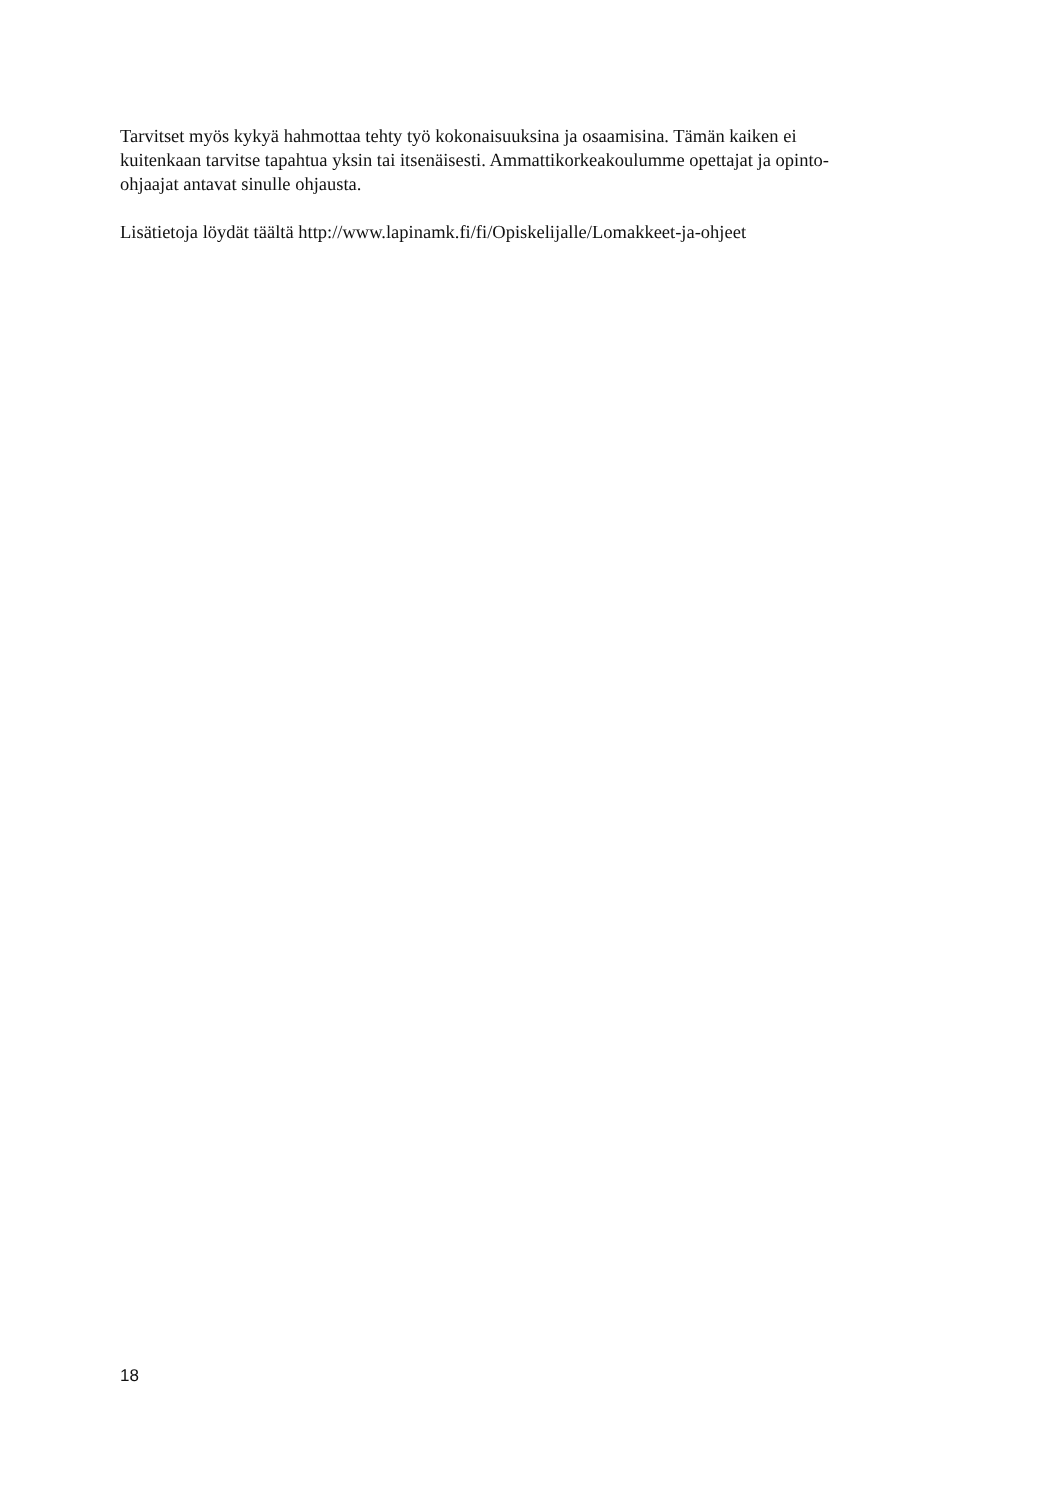Tarvitset myös kykyä hahmottaa tehty työ kokonaisuuksina ja osaamisina. Tämän kaiken ei kuitenkaan tarvitse tapahtua yksin tai itsenäisesti. Ammattikorkeakoulumme opettajat ja opinto-ohjaajat antavat sinulle ohjausta.
Lisätietoja löydät täältä http://www.lapinamk.fi/fi/Opiskelijalle/Lomakkeet-ja-ohjeet
18